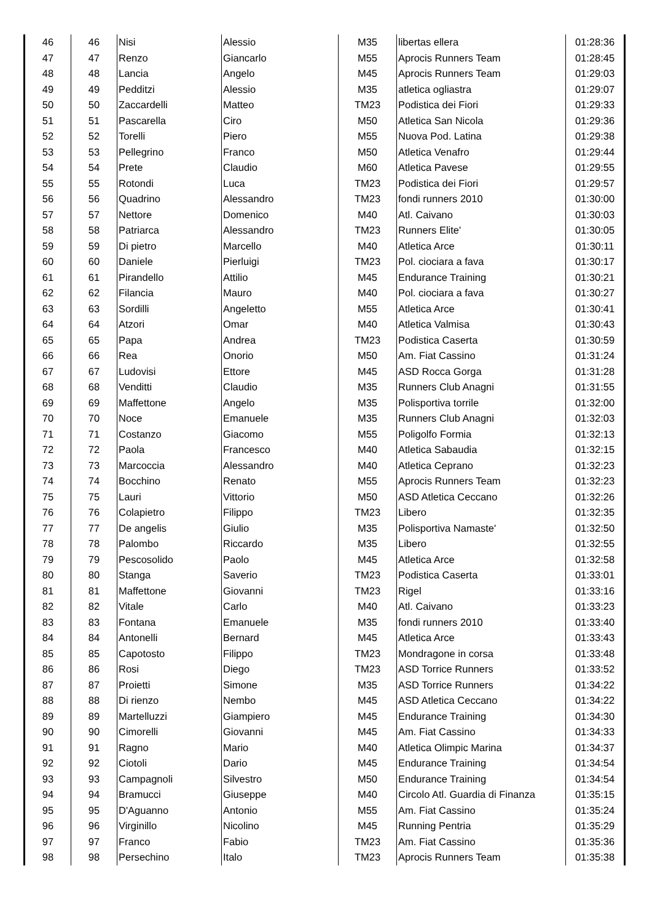| 46 | 46 | Nisi | Alessio | M35 | libertas ellera | 01:28:36 |
| 47 | 47 | Renzo | Giancarlo | M55 | Aprocis Runners Team | 01:28:45 |
| 48 | 48 | Lancia | Angelo | M45 | Aprocis Runners Team | 01:29:03 |
| 49 | 49 | Pedditzi | Alessio | M35 | atletica ogliastra | 01:29:07 |
| 50 | 50 | Zaccardelli | Matteo | TM23 | Podistica dei Fiori | 01:29:33 |
| 51 | 51 | Pascarella | Ciro | M50 | Atletica San Nicola | 01:29:36 |
| 52 | 52 | Torelli | Piero | M55 | Nuova Pod. Latina | 01:29:38 |
| 53 | 53 | Pellegrino | Franco | M50 | Atletica Venafro | 01:29:44 |
| 54 | 54 | Prete | Claudio | M60 | Atletica Pavese | 01:29:55 |
| 55 | 55 | Rotondi | Luca | TM23 | Podistica dei Fiori | 01:29:57 |
| 56 | 56 | Quadrino | Alessandro | TM23 | fondi runners 2010 | 01:30:00 |
| 57 | 57 | Nettore | Domenico | M40 | Atl. Caivano | 01:30:03 |
| 58 | 58 | Patriarca | Alessandro | TM23 | Runners Elite' | 01:30:05 |
| 59 | 59 | Di pietro | Marcello | M40 | Atletica Arce | 01:30:11 |
| 60 | 60 | Daniele | Pierluigi | TM23 | Pol. ciociara a fava | 01:30:17 |
| 61 | 61 | Pirandello | Attilio | M45 | Endurance Training | 01:30:21 |
| 62 | 62 | Filancia | Mauro | M40 | Pol. ciociara a fava | 01:30:27 |
| 63 | 63 | Sordilli | Angeletto | M55 | Atletica Arce | 01:30:41 |
| 64 | 64 | Atzori | Omar | M40 | Atletica Valmisa | 01:30:43 |
| 65 | 65 | Papa | Andrea | TM23 | Podistica Caserta | 01:30:59 |
| 66 | 66 | Rea | Onorio | M50 | Am. Fiat Cassino | 01:31:24 |
| 67 | 67 | Ludovisi | Ettore | M45 | ASD Rocca Gorga | 01:31:28 |
| 68 | 68 | Venditti | Claudio | M35 | Runners Club Anagni | 01:31:55 |
| 69 | 69 | Maffettone | Angelo | M35 | Polisportiva torrile | 01:32:00 |
| 70 | 70 | Noce | Emanuele | M35 | Runners Club Anagni | 01:32:03 |
| 71 | 71 | Costanzo | Giacomo | M55 | Poligolfo Formia | 01:32:13 |
| 72 | 72 | Paola | Francesco | M40 | Atletica Sabaudia | 01:32:15 |
| 73 | 73 | Marcoccia | Alessandro | M40 | Atletica Ceprano | 01:32:23 |
| 74 | 74 | Bocchino | Renato | M55 | Aprocis Runners Team | 01:32:23 |
| 75 | 75 | Lauri | Vittorio | M50 | ASD Atletica Ceccano | 01:32:26 |
| 76 | 76 | Colapietro | Filippo | TM23 | Libero | 01:32:35 |
| 77 | 77 | De angelis | Giulio | M35 | Polisportiva Namaste' | 01:32:50 |
| 78 | 78 | Palombo | Riccardo | M35 | Libero | 01:32:55 |
| 79 | 79 | Pescosolido | Paolo | M45 | Atletica Arce | 01:32:58 |
| 80 | 80 | Stanga | Saverio | TM23 | Podistica Caserta | 01:33:01 |
| 81 | 81 | Maffettone | Giovanni | TM23 | Rigel | 01:33:16 |
| 82 | 82 | Vitale | Carlo | M40 | Atl. Caivano | 01:33:23 |
| 83 | 83 | Fontana | Emanuele | M35 | fondi runners 2010 | 01:33:40 |
| 84 | 84 | Antonelli | Bernard | M45 | Atletica Arce | 01:33:43 |
| 85 | 85 | Capotosto | Filippo | TM23 | Mondragone in corsa | 01:33:48 |
| 86 | 86 | Rosi | Diego | TM23 | ASD Torrice Runners | 01:33:52 |
| 87 | 87 | Proietti | Simone | M35 | ASD Torrice Runners | 01:34:22 |
| 88 | 88 | Di rienzo | Nembo | M45 | ASD Atletica Ceccano | 01:34:22 |
| 89 | 89 | Martelluzzi | Giampiero | M45 | Endurance Training | 01:34:30 |
| 90 | 90 | Cimorelli | Giovanni | M45 | Am. Fiat Cassino | 01:34:33 |
| 91 | 91 | Ragno | Mario | M40 | Atletica Olimpic Marina | 01:34:37 |
| 92 | 92 | Ciotoli | Dario | M45 | Endurance Training | 01:34:54 |
| 93 | 93 | Campagnoli | Silvestro | M50 | Endurance Training | 01:34:54 |
| 94 | 94 | Bramucci | Giuseppe | M40 | Circolo Atl. Guardia di Finanza | 01:35:15 |
| 95 | 95 | D'Aguanno | Antonio | M55 | Am. Fiat Cassino | 01:35:24 |
| 96 | 96 | Virginillo | Nicolino | M45 | Running Pentria | 01:35:29 |
| 97 | 97 | Franco | Fabio | TM23 | Am. Fiat Cassino | 01:35:36 |
| 98 | 98 | Persechino | Italo | TM23 | Aprocis Runners Team | 01:35:38 |